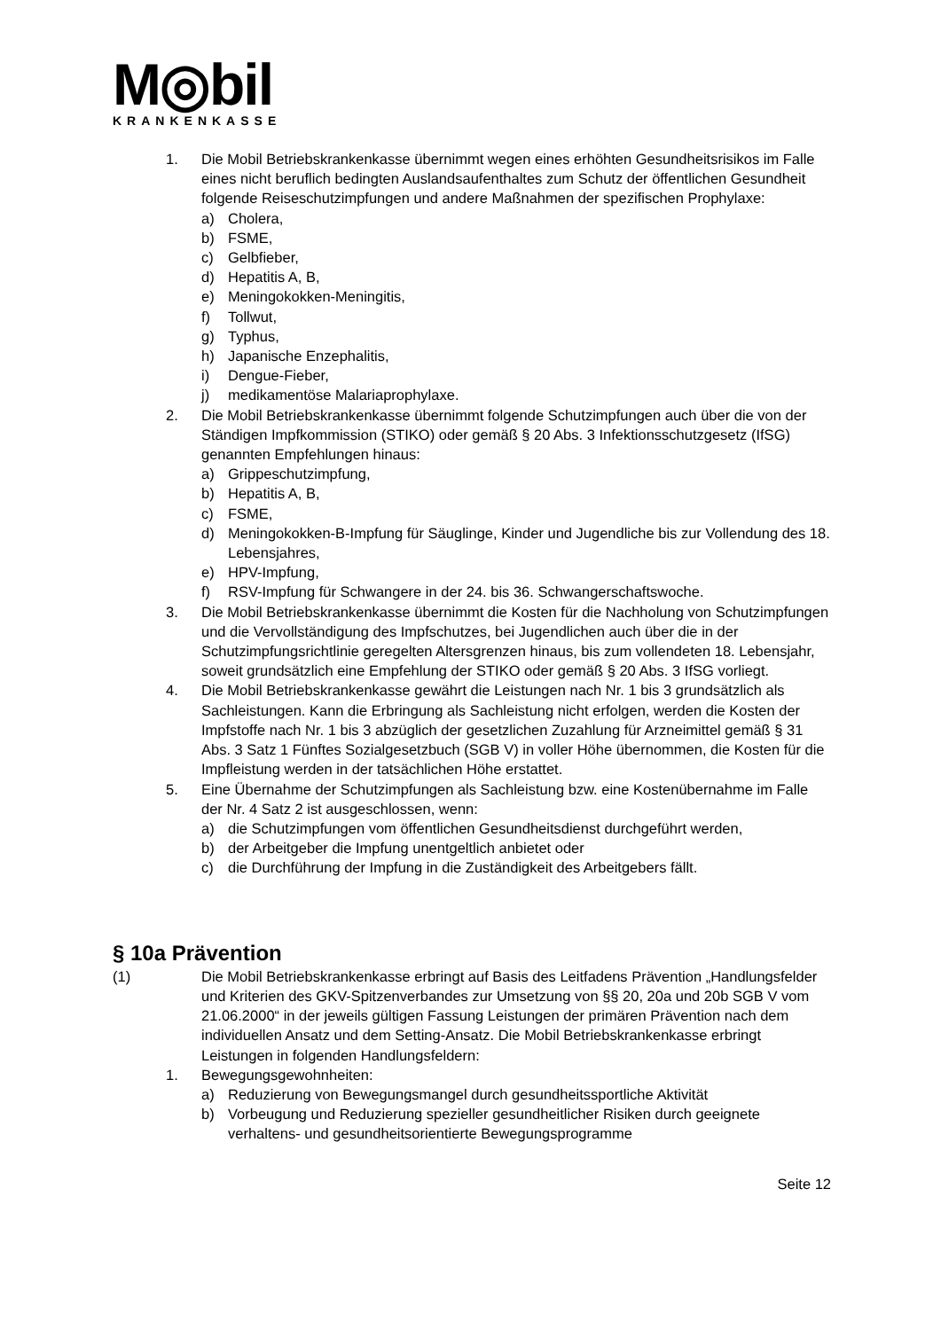M◎bil
KRANKENKASSE
1. Die Mobil Betriebskrankenkasse übernimmt wegen eines erhöhten Gesundheitsrisikos im Falle eines nicht beruflich bedingten Auslandsaufenthaltes zum Schutz der öffentlichen Gesundheit folgende Reiseschutzimpfungen und andere Maßnahmen der spezifischen Prophylaxe:
a) Cholera,
b) FSME,
c) Gelbfieber,
d) Hepatitis A, B,
e) Meningokokken-Meningitis,
f) Tollwut,
g) Typhus,
h) Japanische Enzephalitis,
i) Dengue-Fieber,
j) medikamentöse Malariaprophylaxe.
2. Die Mobil Betriebskrankenkasse übernimmt folgende Schutzimpfungen auch über die von der Ständigen Impfkommission (STIKO) oder gemäß § 20 Abs. 3 Infektionsschutzgesetz (IfSG) genannten Empfehlungen hinaus:
a) Grippeschutzimpfung,
b) Hepatitis A, B,
c) FSME,
d) Meningokokken-B-Impfung für Säuglinge, Kinder und Jugendliche bis zur Vollendung des 18. Lebensjahres,
e) HPV-Impfung,
f) RSV-Impfung für Schwangere in der 24. bis 36. Schwangerschaftswoche.
3. Die Mobil Betriebskrankenkasse übernimmt die Kosten für die Nachholung von Schutzimpfungen und die Vervollständigung des Impfschutzes, bei Jugendlichen auch über die in der Schutzimpfungsrichtlinie geregelten Altersgrenzen hinaus, bis zum vollendeten 18. Lebensjahr, soweit grundsätzlich eine Empfehlung der STIKO oder gemäß § 20 Abs. 3 IfSG vorliegt.
4. Die Mobil Betriebskrankenkasse gewährt die Leistungen nach Nr. 1 bis 3 grundsätzlich als Sachleistungen. Kann die Erbringung als Sachleistung nicht erfolgen, werden die Kosten der Impfstoffe nach Nr. 1 bis 3 abzüglich der gesetzlichen Zuzahlung für Arzneimittel gemäß § 31 Abs. 3 Satz 1 Fünftes Sozialgesetzbuch (SGB V) in voller Höhe übernommen, die Kosten für die Impfleistung werden in der tatsächlichen Höhe erstattet.
5. Eine Übernahme der Schutzimpfungen als Sachleistung bzw. eine Kostenübernahme im Falle der Nr. 4 Satz 2 ist ausgeschlossen, wenn:
a) die Schutzimpfungen vom öffentlichen Gesundheitsdienst durchgeführt werden,
b) der Arbeitgeber die Impfung unentgeltlich anbietet oder
c) die Durchführung der Impfung in die Zuständigkeit des Arbeitgebers fällt.
§ 10a Prävention
(1) Die Mobil Betriebskrankenkasse erbringt auf Basis des Leitfadens Prävention „Handlungsfelder und Kriterien des GKV-Spitzenverbandes zur Umsetzung von §§ 20, 20a und 20b SGB V vom 21.06.2000“ in der jeweils gültigen Fassung Leistungen der primären Prävention nach dem individuellen Ansatz und dem Setting-Ansatz. Die Mobil Betriebskrankenkasse erbringt Leistungen in folgenden Handlungsfeldern:
1. Bewegungsgewohnheiten:
a) Reduzierung von Bewegungsmangel durch gesundheitssportliche Aktivität
b) Vorbeugung und Reduzierung spezieller gesundheitlicher Risiken durch geeignete verhaltens- und gesundheitsorientierte Bewegungsprogramme
Seite 12